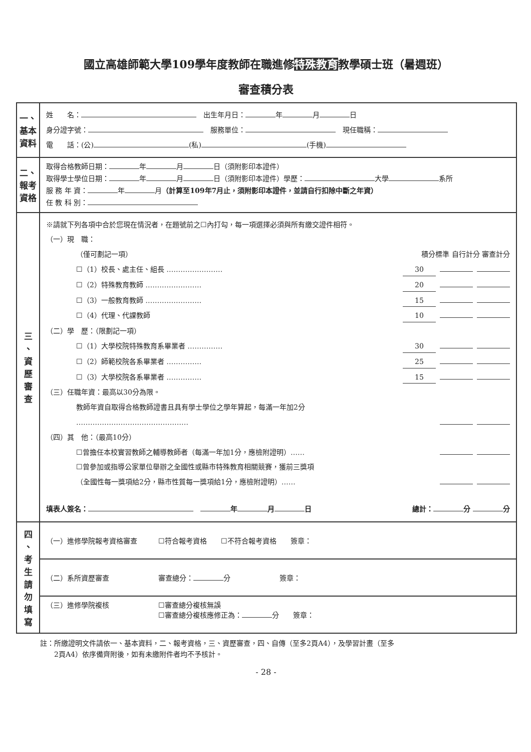國立高雄師範大學109學年度教師在職進修特殊教育教學碩士班（暑週班）
審查積分表
| 一、 基本 資料 | 姓 名： 出生年月日： 年 月 日 身分證字號： 服務單位： 現任職稱： 電 話：(公) (私) (手機) |
| 二、 報考 資格 | 取得合格教師日期： 年 月 日（須附影印本證件） 取得學士學位日期： 年 月 日（須附影印本證件）學歷： 大學 系所 服 務 年 資： 年 月 （計算至109年7月止，須附影印本證件，並請自行扣除中斷之年資） 任 教 科 別： |
| 三 、 資 歷 審 查 | ※請就下列各項中合於您現在情況者，在題號前之☐內打勾，每一項選擇必須與所有繳交證件相符。 （一）現 職： （僅可劃記一項） 積分標準 自行計分 審查計分 ☐（1）校長、處主任、組長 …………………… 30 ☐（2）特殊教育教師 …………………… 20 ☐（3）一般教育教師 …………………… 15 ☐（4）代理、代課教師 10 （二）學 歷：（限劃記一項） ☐（1）大學校院特殊教育系畢業者 …………… 30 ☐（2）師範校院各系畢業者 …………… 25 ☐（3）大學校院各系畢業者 …………… 15 （三）任職年資：最高以30分為限。 教師年資自取得合格教師證書且具有學士學位之學年算起，每滿一年加2分 ………………………………………… （四）其 他：（最高10分） ☐曾擔任本校實習教師之輔導教師者（每滿一年加1分，應檢附證明）…… ☐曾參加或指導公家單位舉辦之全國性或縣市特殊教育相關競賽，獲前三獎項 （全國性每一獎項給2分，縣市性質每一獎項給1分，應檢附證明）…… 填表人簽名： 年 月 日 總計： 分 分 |
| 四 、 考 生 請 勿 填 寫 | （一）進修學院報考資格審查 ☐符合報考資格 ☐不符合報考資格 簽章： |
| | （二）系所資歷審查 審查總分： 分 簽章： |
| | （三）進修學院複核 ☐審查總分複核無誤 ☐審查總分複核應修正為： 分 簽章： |
註：所繳證明文件請依一、基本資料，二、報考資格，三、資歷審查，四、自傳（至多2頁A4），及學習計畫（至多
　　2頁A4）依序備齊附後，如有未繳附件者均不予核計。
- 28 -